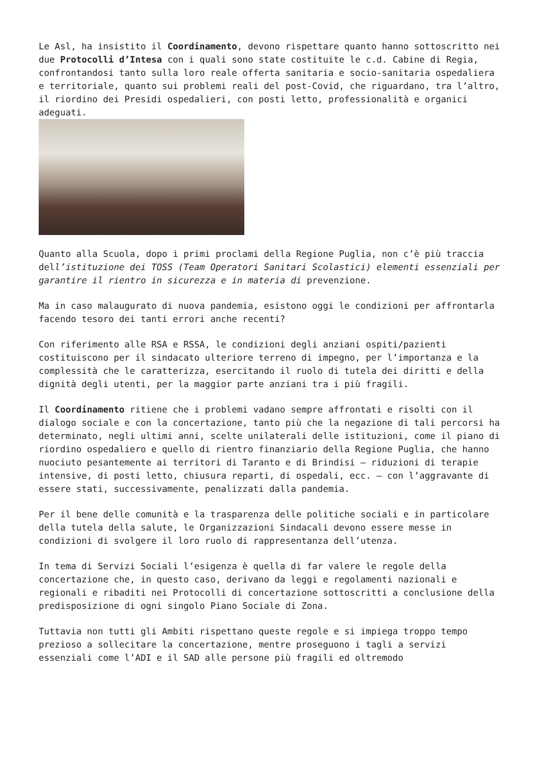Le Asl, ha insistito il Coordinamento, devono rispettare quanto hanno sottoscritto nei due Protocolli d’Intesa con i quali sono state costituite le c.d. Cabine di Regia, confrontandosi tanto sulla loro reale offerta sanitaria e socio-sanitaria ospedaliera e territoriale, quanto sui problemi reali del post-Covid, che riguardano, tra l’altro, il riordino dei Presidi ospedalieri, con posti letto, professionalità e organici adeguati.
Quanto alla Scuola, dopo i primi proclami della Regione Puglia, non c’è più traccia dell’istituzione dei TOSS (Team Operatori Sanitari Scolastici) elementi essenziali per garantire il rientro in sicurezza e in materia di prevenzione.
Ma in caso malaugurato di nuova pandemia, esistono oggi le condizioni per affrontarla facendo tesoro dei tanti errori anche recenti?
Con riferimento alle RSA e RSSA, le condizioni degli anziani ospiti/pazienti costituiscono per il sindacato ulteriore terreno di impegno, per l’importanza e la complessità che le caratterizza, esercitando il ruolo di tutela dei diritti e della dignità degli utenti, per la maggior parte anziani tra i più fragili.
Il Coordinamento ritiene che i problemi vadano sempre affrontati e risolti con il dialogo sociale e con la concertazione, tanto più che la negazione di tali percorsi ha determinato, negli ultimi anni, scelte unilaterali delle istituzioni, come il piano di riordino ospedaliero e quello di rientro finanziario della Regione Puglia, che hanno nuociuto pesantemente ai territori di Taranto e di Brindisi – riduzioni di terapie intensive, di posti letto, chiusura reparti, di ospedali, ecc. – con l’aggravante di essere stati, successivamente, penalizzati dalla pandemia.
Per il bene delle comunità e la trasparenza delle politiche sociali e in particolare della tutela della salute, le Organizzazioni Sindacali devono essere messe in condizioni di svolgere il loro ruolo di rappresentanza dell’utenza.
In tema di Servizi Sociali l’esigenza è quella di far valere le regole della concertazione che, in questo caso, derivano da leggi e regolamenti nazionali e regionali e ribaditi nei Protocolli di concertazione sottoscritti a conclusione della predisposizione di ogni singolo Piano Sociale di Zona.
Tuttavia non tutti gli Ambiti rispettano queste regole e si impiega troppo tempo prezioso a sollecitare la concertazione, mentre proseguono i tagli a servizi essenziali come l’ADI e il SAD alle persone più fragili ed oltremodo